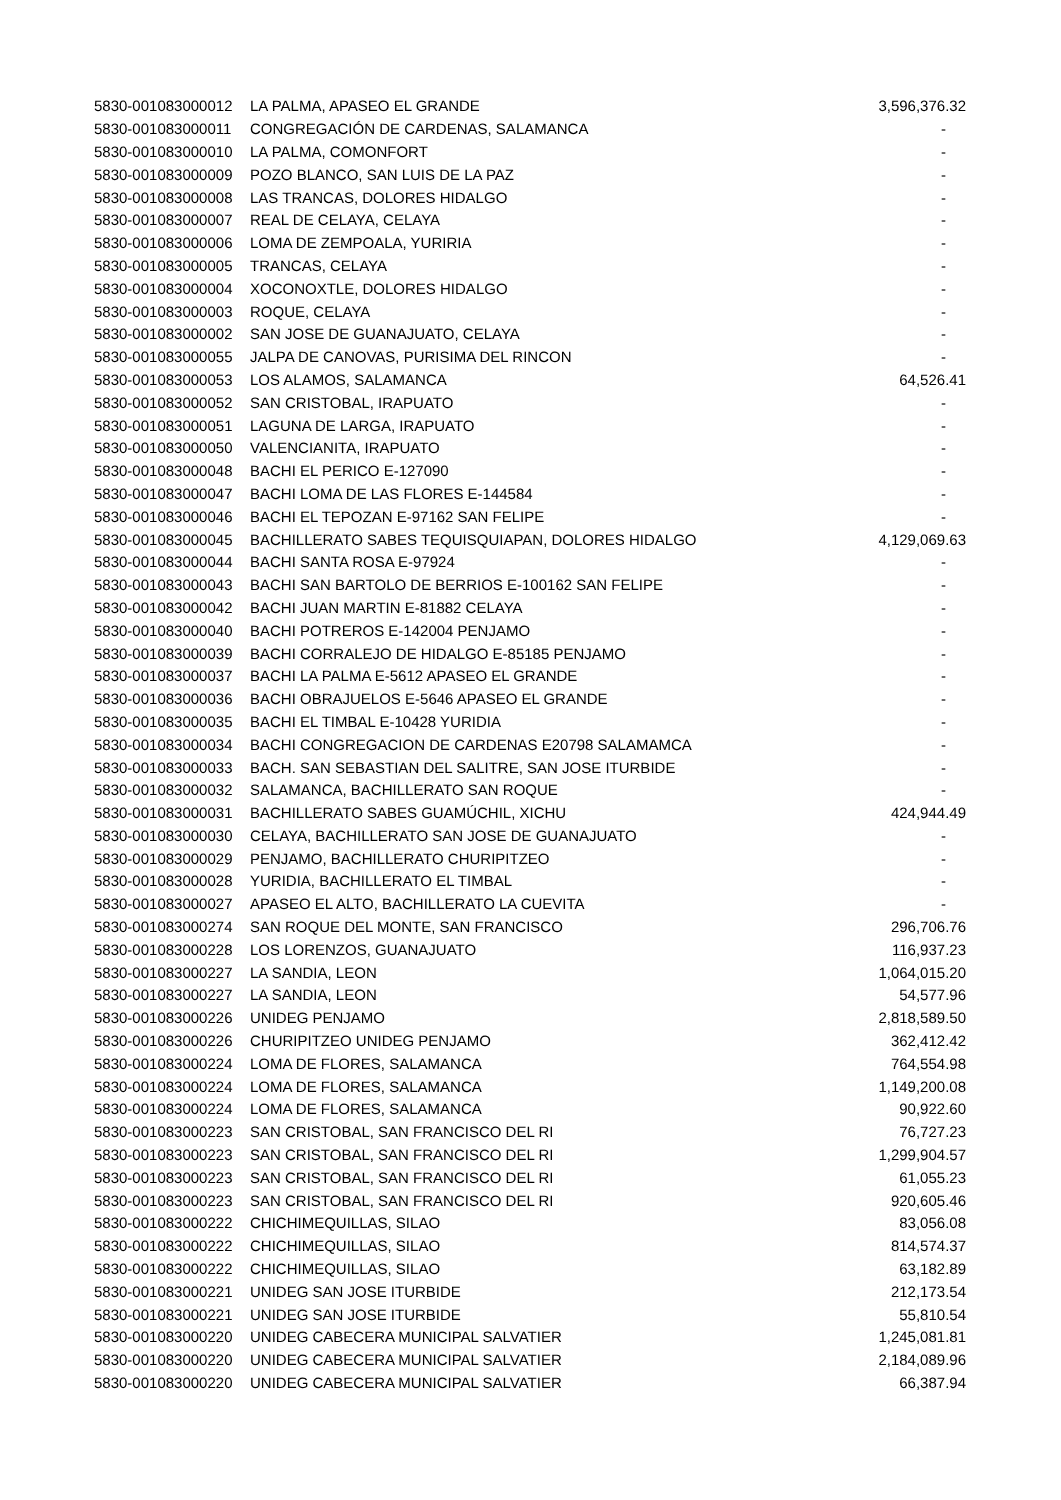| 5830-001083000012 | LA PALMA, APASEO EL GRANDE | 3,596,376.32 |
| 5830-001083000011 | CONGREGACIÓN DE CARDENAS, SALAMANCA | - |
| 5830-001083000010 | LA PALMA, COMONFORT | - |
| 5830-001083000009 | POZO BLANCO, SAN LUIS DE LA PAZ | - |
| 5830-001083000008 | LAS TRANCAS, DOLORES HIDALGO | - |
| 5830-001083000007 | REAL DE CELAYA, CELAYA | - |
| 5830-001083000006 | LOMA DE ZEMPOALA, YURIRIA | - |
| 5830-001083000005 | TRANCAS, CELAYA | - |
| 5830-001083000004 | XOCONOXTLE, DOLORES HIDALGO | - |
| 5830-001083000003 | ROQUE, CELAYA | - |
| 5830-001083000002 | SAN JOSE DE GUANAJUATO, CELAYA | - |
| 5830-001083000055 | JALPA DE CANOVAS, PURISIMA DEL RINCON | - |
| 5830-001083000053 | LOS ALAMOS, SALAMANCA | 64,526.41 |
| 5830-001083000052 | SAN CRISTOBAL, IRAPUATO | - |
| 5830-001083000051 | LAGUNA DE LARGA, IRAPUATO | - |
| 5830-001083000050 | VALENCIANITA, IRAPUATO | - |
| 5830-001083000048 | BACHI EL PERICO E-127090 | - |
| 5830-001083000047 | BACHI LOMA DE LAS FLORES E-144584 | - |
| 5830-001083000046 | BACHI EL TEPOZAN E-97162 SAN FELIPE | - |
| 5830-001083000045 | BACHILLERATO SABES TEQUISQUIAPAN, DOLORES HIDALGO | 4,129,069.63 |
| 5830-001083000044 | BACHI SANTA ROSA E-97924 | - |
| 5830-001083000043 | BACHI SAN BARTOLO DE BERRIOS E-100162 SAN FELIPE | - |
| 5830-001083000042 | BACHI JUAN MARTIN E-81882 CELAYA | - |
| 5830-001083000040 | BACHI POTREROS E-142004 PENJAMO | - |
| 5830-001083000039 | BACHI CORRALEJO DE HIDALGO E-85185 PENJAMO | - |
| 5830-001083000037 | BACHI LA PALMA E-5612 APASEO EL GRANDE | - |
| 5830-001083000036 | BACHI OBRAJUELOS E-5646 APASEO EL GRANDE | - |
| 5830-001083000035 | BACHI EL TIMBAL E-10428 YURIDIA | - |
| 5830-001083000034 | BACHI CONGREGACION DE CARDENAS E20798 SALAMAMCA | - |
| 5830-001083000033 | BACH. SAN SEBASTIAN DEL SALITRE, SAN JOSE ITURBIDE | - |
| 5830-001083000032 | SALAMANCA, BACHILLERATO SAN ROQUE | - |
| 5830-001083000031 | BACHILLERATO SABES GUAMÚCHIL, XICHU | 424,944.49 |
| 5830-001083000030 | CELAYA, BACHILLERATO SAN JOSE DE GUANAJUATO | - |
| 5830-001083000029 | PENJAMO, BACHILLERATO CHURIPITZEO | - |
| 5830-001083000028 | YURIDIA, BACHILLERATO EL TIMBAL | - |
| 5830-001083000027 | APASEO EL ALTO, BACHILLERATO LA CUEVITA | - |
| 5830-001083000274 | SAN ROQUE DEL MONTE, SAN FRANCISCO | 296,706.76 |
| 5830-001083000228 | LOS LORENZOS, GUANAJUATO | 116,937.23 |
| 5830-001083000227 | LA SANDIA, LEON | 1,064,015.20 |
| 5830-001083000227 | LA SANDIA, LEON | 54,577.96 |
| 5830-001083000226 | UNIDEG PENJAMO | 2,818,589.50 |
| 5830-001083000226 | CHURIPITZEO UNIDEG PENJAMO | 362,412.42 |
| 5830-001083000224 | LOMA DE FLORES, SALAMANCA | 764,554.98 |
| 5830-001083000224 | LOMA DE FLORES, SALAMANCA | 1,149,200.08 |
| 5830-001083000224 | LOMA DE FLORES, SALAMANCA | 90,922.60 |
| 5830-001083000223 | SAN CRISTOBAL, SAN FRANCISCO DEL RI | 76,727.23 |
| 5830-001083000223 | SAN CRISTOBAL, SAN FRANCISCO DEL RI | 1,299,904.57 |
| 5830-001083000223 | SAN CRISTOBAL, SAN FRANCISCO DEL RI | 61,055.23 |
| 5830-001083000223 | SAN CRISTOBAL, SAN FRANCISCO DEL RI | 920,605.46 |
| 5830-001083000222 | CHICHIMEQUILLAS, SILAO | 83,056.08 |
| 5830-001083000222 | CHICHIMEQUILLAS, SILAO | 814,574.37 |
| 5830-001083000222 | CHICHIMEQUILLAS, SILAO | 63,182.89 |
| 5830-001083000221 | UNIDEG SAN JOSE ITURBIDE | 212,173.54 |
| 5830-001083000221 | UNIDEG SAN JOSE ITURBIDE | 55,810.54 |
| 5830-001083000220 | UNIDEG CABECERA MUNICIPAL SALVATIER | 1,245,081.81 |
| 5830-001083000220 | UNIDEG CABECERA MUNICIPAL SALVATIER | 2,184,089.96 |
| 5830-001083000220 | UNIDEG CABECERA MUNICIPAL SALVATIER | 66,387.94 |